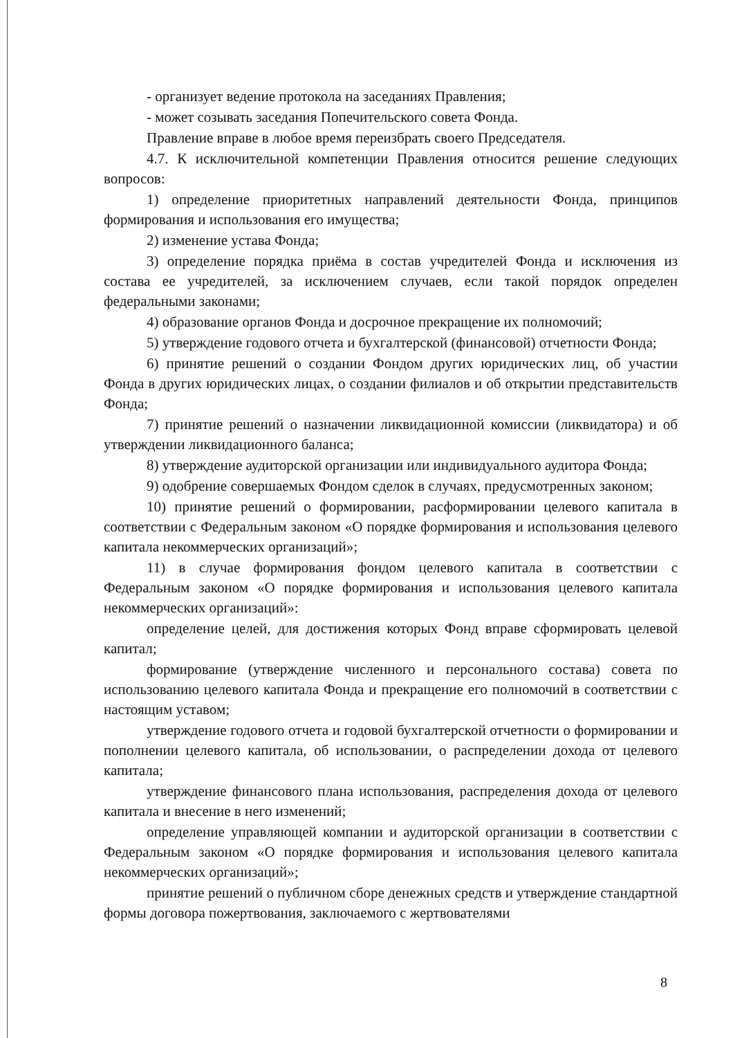- организует ведение протокола на заседаниях Правления;
- может созывать заседания Попечительского совета Фонда.
Правление вправе в любое время переизбрать своего Председателя.
4.7. К исключительной компетенции Правления относится решение следующих вопросов:
1) определение приоритетных направлений деятельности Фонда, принципов формирования и использования его имущества;
2) изменение устава Фонда;
3) определение порядка приёма в состав учредителей Фонда и исключения из состава ее учредителей, за исключением случаев, если такой порядок определен федеральными законами;
4) образование органов Фонда и досрочное прекращение их полномочий;
5) утверждение годового отчета и бухгалтерской (финансовой) отчетности Фонда;
6) принятие решений о создании Фондом других юридических лиц, об участии Фонда в других юридических лицах, о создании филиалов и об открытии представительств Фонда;
7) принятие решений о назначении ликвидационной комиссии (ликвидатора) и об утверждении ликвидационного баланса;
8) утверждение аудиторской организации или индивидуального аудитора Фонда;
9) одобрение совершаемых Фондом сделок в случаях, предусмотренных законом;
10) принятие решений о формировании, расформировании целевого капитала в соответствии с Федеральным законом «О порядке формирования и использования целевого капитала некоммерческих организаций»;
11) в случае формирования фондом целевого капитала в соответствии с Федеральным законом «О порядке формирования и использования целевого капитала некоммерческих организаций»:
определение целей, для достижения которых Фонд вправе сформировать целевой капитал;
формирование (утверждение численного и персонального состава) совета по использованию целевого капитала Фонда и прекращение его полномочий в соответствии с настоящим уставом;
утверждение годового отчета и годовой бухгалтерской отчетности о формировании и пополнении целевого капитала, об использовании, о распределении дохода от целевого капитала;
утверждение финансового плана использования, распределения дохода от целевого капитала и внесение в него изменений;
определение управляющей компании и аудиторской организации в соответствии с Федеральным законом «О порядке формирования и использования целевого капитала некоммерческих организаций»;
принятие решений о публичном сборе денежных средств и утверждение стандартной формы договора пожертвования, заключаемого с жертвователями
8